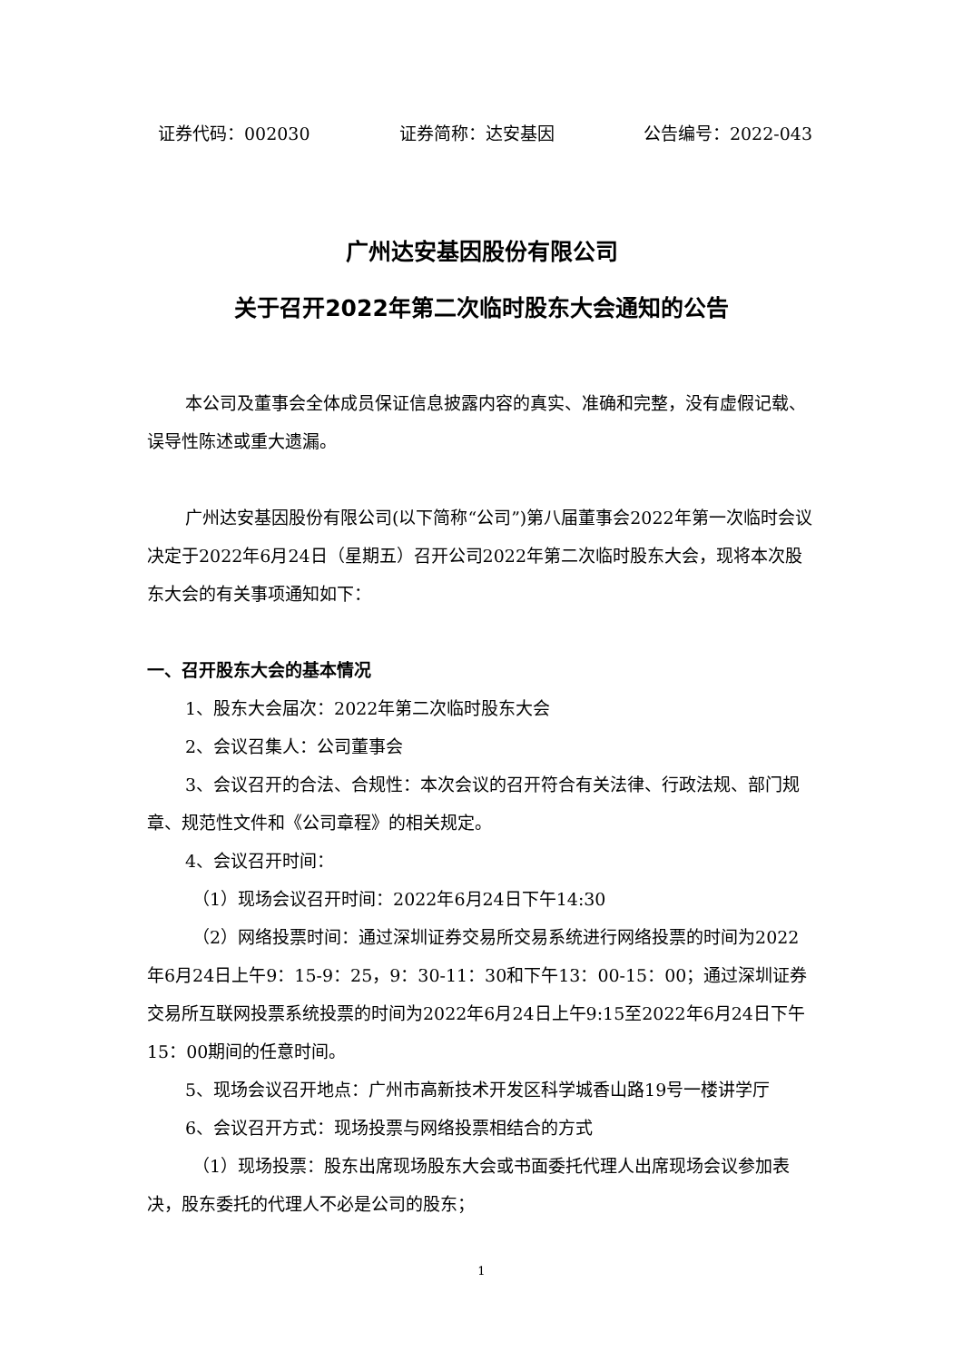证券代码：002030 证券简称：达安基因 公告编号：2022-043
广州达安基因股份有限公司
关于召开2022年第二次临时股东大会通知的公告
本公司及董事会全体成员保证信息披露内容的真实、准确和完整，没有虚假记载、误导性陈述或重大遗漏。
广州达安基因股份有限公司(以下简称“公司”)第八届董事会2022年第一次临时会议决定于2022年6月24日（星期五）召开公司2022年第二次临时股东大会，现将本次股东大会的有关事项通知如下：
一、召开股东大会的基本情况
1、股东大会届次：2022年第二次临时股东大会
2、会议召集人：公司董事会
3、会议召开的合法、合规性：本次会议的召开符合有关法律、行政法规、部门规章、规范性文件和《公司章程》的相关规定。
4、会议召开时间：
（1）现场会议召开时间：2022年6月24日下午14:30
（2）网络投票时间：通过深圳证券交易所交易系统进行网络投票的时间为2022年6月24日上午9：15-9：25，9：30-11：30和下午13：00-15：00；通过深圳证券交易所互联网投票系统投票的时间为2022年6月24日上午9:15至2022年6月24日下午15：00期间的任意时间。
5、现场会议召开地点：广州市高新技术开发区科学城香山路19号一楼讲学厅
6、会议召开方式：现场投票与网络投票相结合的方式
（1）现场投票：股东出席现场股东大会或书面委托代理人出席现场会议参加表决，股东委托的代理人不必是公司的股东；
1